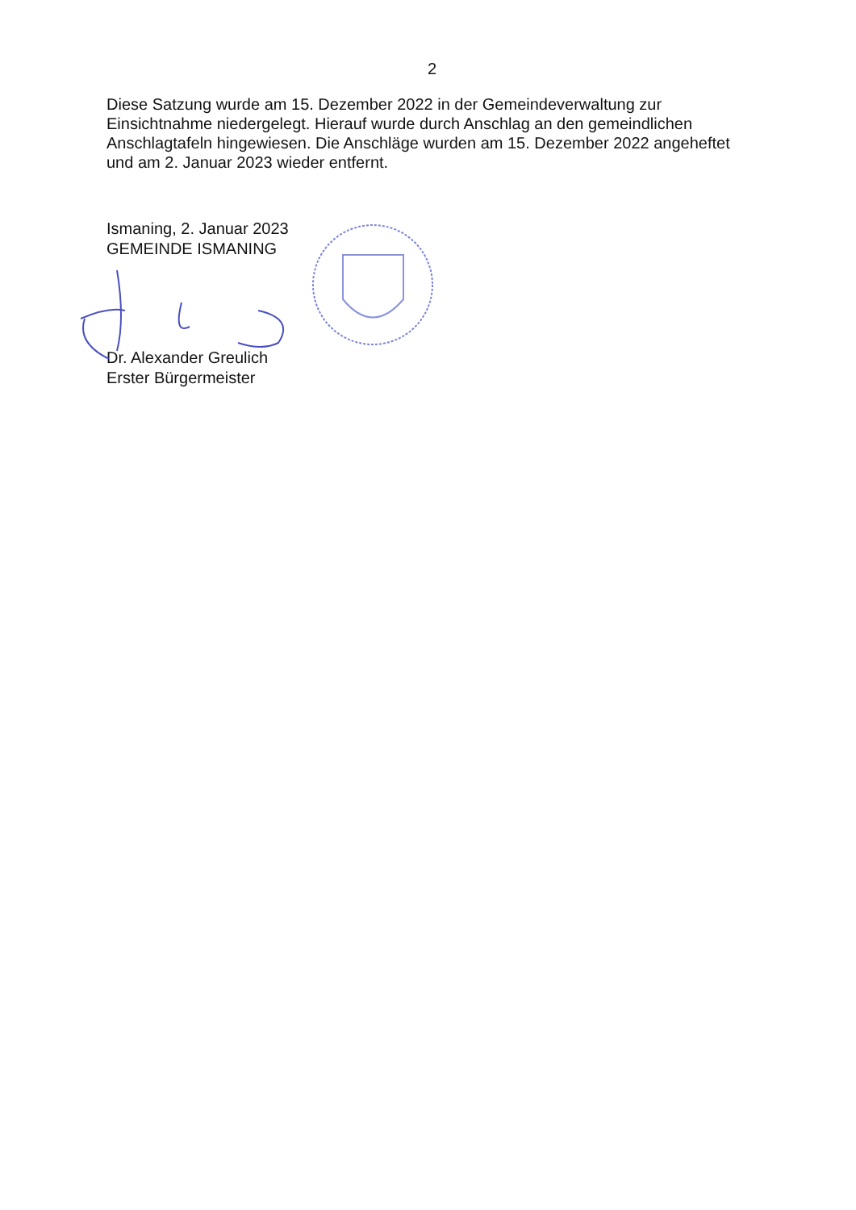2
Diese Satzung wurde am 15. Dezember 2022 in der Gemeindeverwaltung zur Einsichtnahme niedergelegt. Hierauf wurde durch Anschlag an den gemeindlichen Anschlagtafeln hingewiesen. Die Anschläge wurden am 15. Dezember 2022 angeheftet und am 2. Januar 2023 wieder entfernt.
Ismaning, 2. Januar 2023
GEMEINDE ISMANING
Dr. Alexander Greulich
Erster Bürgermeister